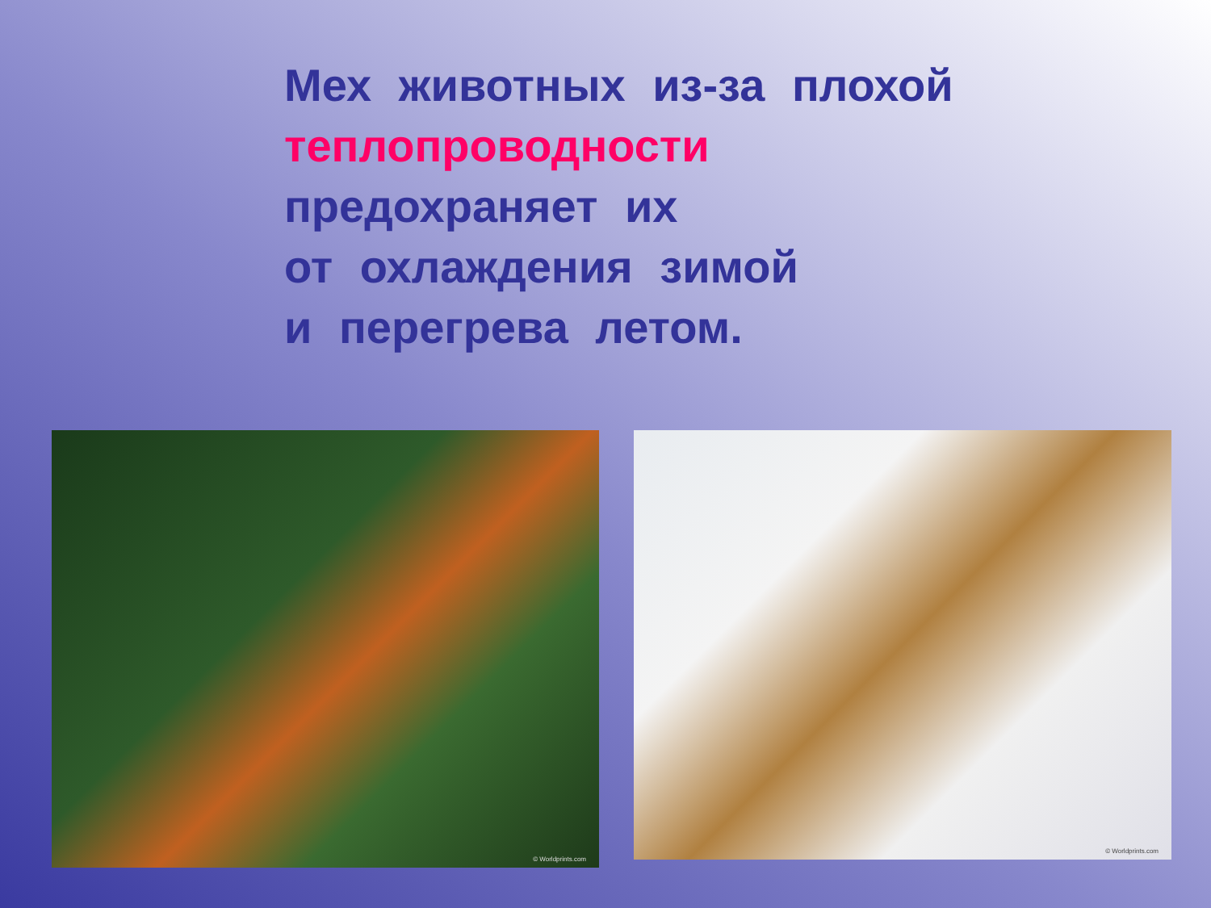Мех животных из-за плохой
теплопроводности
предохраняет их
от охлаждения зимой
и перегрева летом.
© Worldprints.com
© Worldprints.com